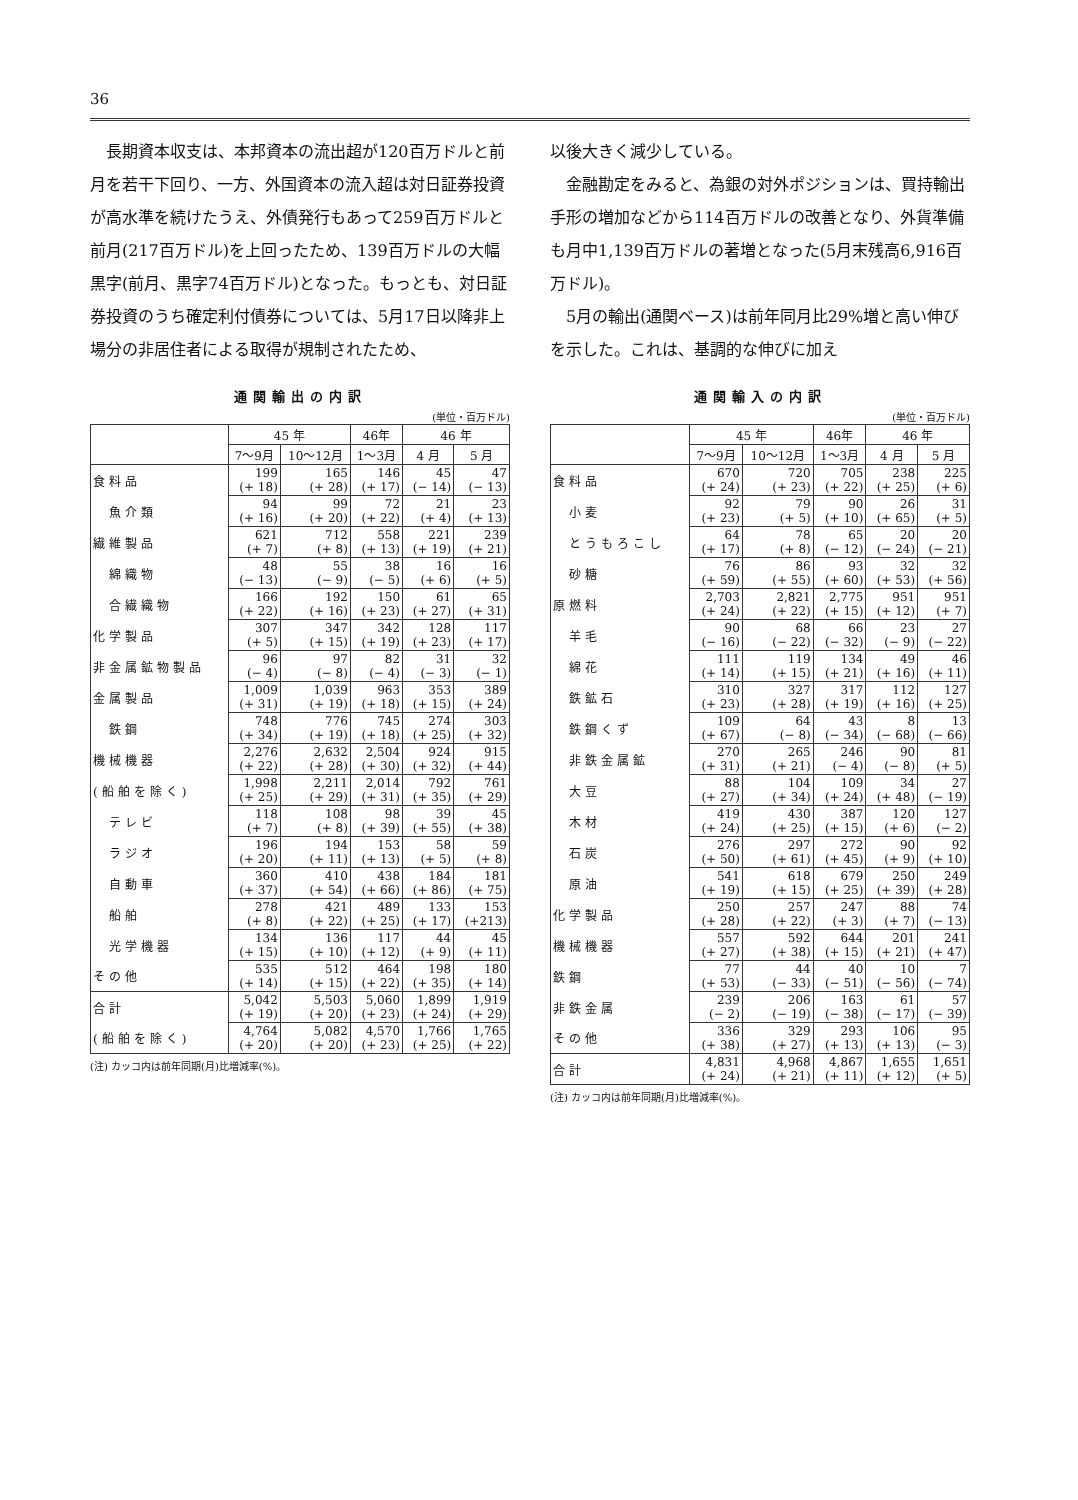36
長期資本収支は、本邦資本の流出超が120百万ドルと前月を若干下回り、一方、外国資本の流入超は対日証券投資が高水準を続けたうえ、外債発行もあって259百万ドルと前月(217百万ドル)を上回ったため、139百万ドルの大幅黒字(前月、黒字74百万ドル)となった。もっとも、対日証券投資のうち確定利付債券については、5月17日以降非上場分の非居住者による取得が規制されたため、
通関輸出の内訳
(単位・百万ドル)
| | 45 年 | | 46年 | 46 年 | |
| --- | --- | --- | --- | --- | --- |
| | 7〜9月 | 10〜12月 | 1〜3月 | 4 月 | 5 月 |
| 食料品 | 199 (+ 18) | 165 (+ 28) | 146 (+ 17) | 45 (− 14) | 47 (− 13) |
| 魚介類 | 94 (+ 16) | 99 (+ 20) | 72 (+ 22) | 21 (+ 4) | 23 (+ 13) |
| 繊維製品 | 621 (+ 7) | 712 (+ 8) | 558 (+ 13) | 221 (+ 19) | 239 (+ 21) |
| 綿織物 | 48 (− 13) | 55 (− 9) | 38 (− 5) | 16 (+ 6) | 16 (+ 5) |
| 合繊織物 | 166 (+ 22) | 192 (+ 16) | 150 (+ 23) | 61 (+ 27) | 65 (+ 31) |
| 化学製品 | 307 (+ 5) | 347 (+ 15) | 342 (+ 19) | 128 (+ 23) | 117 (+ 17) |
| 非金属鉱物製品 | 96 (− 4) | 97 (− 8) | 82 (− 4) | 31 (− 3) | 32 (− 1) |
| 金属製品 | 1,009 (+ 31) | 1,039 (+ 19) | 963 (+ 18) | 353 (+ 15) | 389 (+ 24) |
| 鉄鋼 | 748 (+ 34) | 776 (+ 19) | 745 (+ 18) | 274 (+ 25) | 303 (+ 32) |
| 機械機器 | 2,276 (+ 22) | 2,632 (+ 28) | 2,504 (+ 30) | 924 (+ 32) | 915 (+ 44) |
| (船舶を除く) | 1,998 (+ 25) | 2,211 (+ 29) | 2,014 (+ 31) | 792 (+ 35) | 761 (+ 29) |
| テレビ | 118 (+ 7) | 108 (+ 8) | 98 (+ 39) | 39 (+ 55) | 45 (+ 38) |
| ラジオ | 196 (+ 20) | 194 (+ 11) | 153 (+ 13) | 58 (+ 5) | 59 (+ 8) |
| 自動車 | 360 (+ 37) | 410 (+ 54) | 438 (+ 66) | 184 (+ 86) | 181 (+ 75) |
| 船舶 | 278 (+ 8) | 421 (+ 22) | 489 (+ 25) | 133 (+ 17) | 153 (+213) |
| 光学機器 | 134 (+ 15) | 136 (+ 10) | 117 (+ 12) | 44 (+ 9) | 45 (+ 11) |
| その他 | 535 (+ 14) | 512 (+ 15) | 464 (+ 22) | 198 (+ 35) | 180 (+ 14) |
| 合計 | 5,042 (+ 19) | 5,503 (+ 20) | 5,060 (+ 23) | 1,899 (+ 24) | 1,919 (+ 29) |
| (船舶を除く) | 4,764 (+ 20) | 5,082 (+ 20) | 4,570 (+ 23) | 1,766 (+ 25) | 1,765 (+ 22) |
(注) カッコ内は前年同期(月)比増減率(%)。
以後大きく減少している。
金融勘定をみると、為銀の対外ポジションは、買持輸出手形の増加などから114百万ドルの改善となり、外貨準備も月中1,139百万ドルの著増となった(5月末残高6,916百万ドル)。
5月の輸出(通関ベース)は前年同月比29%増と高い伸びを示した。これは、基調的な伸びに加え
通関輸入の内訳
(単位・百万ドル)
| | 45 年 | | 46年 | 46 年 | |
| --- | --- | --- | --- | --- | --- |
| | 7〜9月 | 10〜12月 | 1〜3月 | 4 月 | 5 月 |
| 食料品 | 670 (+ 24) | 720 (+ 23) | 705 (+ 22) | 238 (+ 25) | 225 (+ 6) |
| 小麦 | 92 (+ 23) | 79 (+ 5) | 90 (+ 10) | 26 (+ 65) | 31 (+ 5) |
| とうもろこし | 64 (+ 17) | 78 (+ 8) | 65 (− 12) | 20 (− 24) | 20 (− 21) |
| 砂糖 | 76 (+ 59) | 86 (+ 55) | 93 (+ 60) | 32 (+ 53) | 32 (+ 56) |
| 原燃料 | 2,703 (+ 24) | 2,821 (+ 22) | 2,775 (+ 15) | 951 (+ 12) | 951 (+ 7) |
| 羊毛 | 90 (− 16) | 68 (− 22) | 66 (− 32) | 23 (− 9) | 27 (− 22) |
| 綿花 | 111 (+ 14) | 119 (+ 15) | 134 (+ 21) | 49 (+ 16) | 46 (+ 11) |
| 鉄鉱石 | 310 (+ 23) | 327 (+ 28) | 317 (+ 19) | 112 (+ 16) | 127 (+ 25) |
| 鉄鋼くず | 109 (+ 67) | 64 (− 8) | 43 (− 34) | 8 (− 68) | 13 (− 66) |
| 非鉄金属鉱 | 270 (+ 31) | 265 (+ 21) | 246 (− 4) | 90 (− 8) | 81 (+ 5) |
| 大豆 | 88 (+ 27) | 104 (+ 34) | 109 (+ 24) | 34 (+ 48) | 27 (− 19) |
| 木材 | 419 (+ 24) | 430 (+ 25) | 387 (+ 15) | 120 (+ 6) | 127 (− 2) |
| 石炭 | 276 (+ 50) | 297 (+ 61) | 272 (+ 45) | 90 (+ 9) | 92 (+ 10) |
| 原油 | 541 (+ 19) | 618 (+ 15) | 679 (+ 25) | 250 (+ 39) | 249 (+ 28) |
| 化学製品 | 250 (+ 28) | 257 (+ 22) | 247 (+ 3) | 88 (+ 7) | 74 (− 13) |
| 機械機器 | 557 (+ 27) | 592 (+ 38) | 644 (+ 15) | 201 (+ 21) | 241 (+ 47) |
| 鉄鋼 | 77 (+ 53) | 44 (− 33) | 40 (− 51) | 10 (− 56) | 7 (− 74) |
| 非鉄金属 | 239 (− 2) | 206 (− 19) | 163 (− 38) | 61 (− 17) | 57 (− 39) |
| その他 | 336 (+ 38) | 329 (+ 27) | 293 (+ 13) | 106 (+ 13) | 95 (− 3) |
| 合計 | 4,831 (+ 24) | 4,968 (+ 21) | 4,867 (+ 11) | 1,655 (+ 12) | 1,651 (+ 5) |
(注) カッコ内は前年同期(月)比増減率(%)。